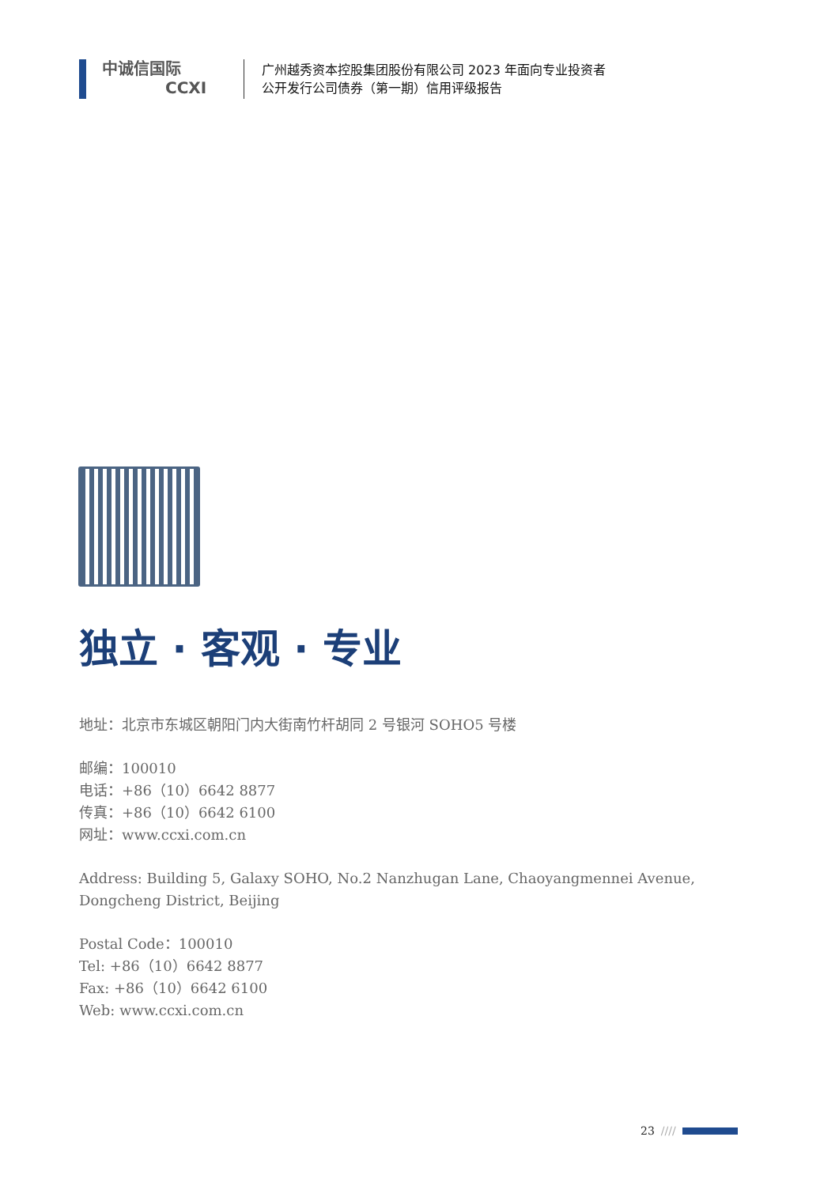中诚信国际
CCXI
广州越秀资本控股集团股份有限公司 2023 年面向专业投资者
公开发行公司债券（第一期）信用评级报告
独立 · 客观 · 专业
地址：北京市东城区朝阳门内大街南竹杆胡同 2 号银河 SOHO5 号楼
邮编：100010
电话：+86（10）6642 8877
传真：+86（10）6642 6100
网址：www.ccxi.com.cn
Address: Building 5, Galaxy SOHO, No.2 Nanzhugan Lane, Chaoyangmennei Avenue, Dongcheng District, Beijing
Postal Code：100010
Tel: +86（10）6642 8877
Fax: +86（10）6642 6100
Web: www.ccxi.com.cn
23 ////